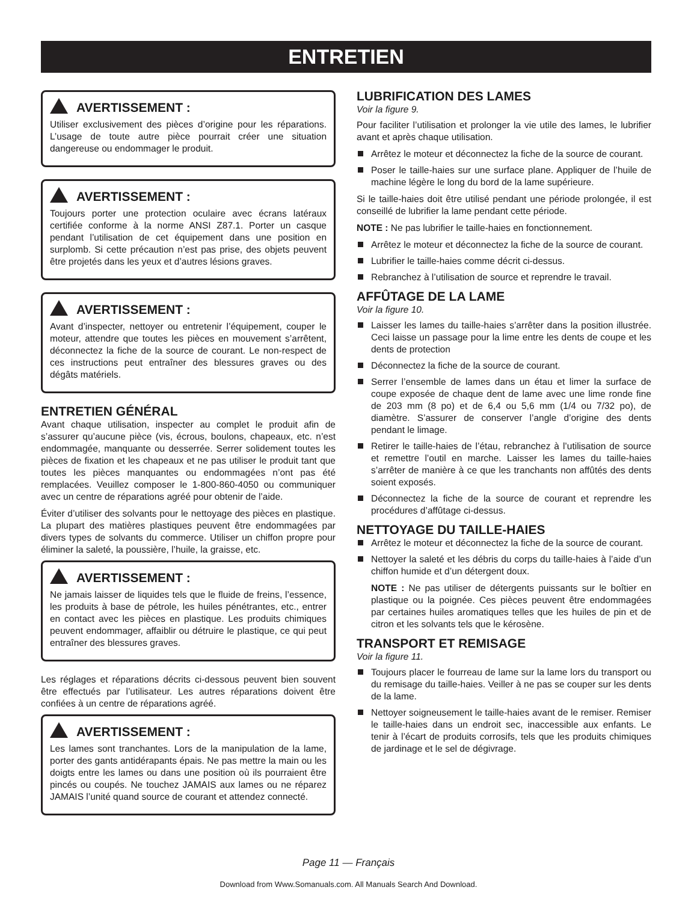ENTRETIEN
AVERTISSEMENT :
Utiliser exclusivement des pièces d’origine pour les réparations. L’usage de toute autre pièce pourrait créer une situation dangereuse ou endommager le produit.
AVERTISSEMENT :
Toujours porter une protection oculaire avec écrans latéraux certifiée conforme à la norme ANSI Z87.1. Porter un casque pendant l’utilisation de cet équipement dans une position en surplomb. Si cette précaution n’est pas prise, des objets peuvent être projetés dans les yeux et d’autres lésions graves.
AVERTISSEMENT :
Avant d’inspecter, nettoyer ou entretenir l’équipement, couper le moteur, attendre que toutes les pièces en mouvement s’arrêtent, déconnectez la fiche de la source de courant. Le non-respect de ces instructions peut entraîner des blessures graves ou des dégâts matériels.
ENTRETIEN GÉNÉRAL
Avant chaque utilisation, inspecter au complet le produit afin de s’assurer qu’aucune pièce (vis, écrous, boulons, chapeaux, etc. n’est endommagée, manquante ou desserrée. Serrer solidement toutes les pièces de fixation et les chapeaux et ne pas utiliser le produit tant que toutes les pièces manquantes ou endommagées n’ont pas été remplacées. Veuillez composer le 1-800-860-4050 ou communiquer avec un centre de réparations agréé pour obtenir de l’aide.
Éviter d’utiliser des solvants pour le nettoyage des pièces en plastique. La plupart des matières plastiques peuvent être endommagées par divers types de solvants du commerce. Utiliser un chiffon propre pour éliminer la saleté, la poussière, l’huile, la graisse, etc.
AVERTISSEMENT :
Ne jamais laisser de liquides tels que le fluide de freins, l’essence, les produits à base de pétrole, les huiles pénétrantes, etc., entrer en contact avec les pièces en plastique. Les produits chimiques peuvent endommager, affaiblir ou détruire le plastique, ce qui peut entraîner des blessures graves.
Les réglages et réparations décrits ci-dessous peuvent bien souvent être effectués par l’utilisateur. Les autres réparations doivent être confiées à un centre de réparations agréé.
AVERTISSEMENT :
Les lames sont tranchantes. Lors de la manipulation de la lame, porter des gants antidérapants épais. Ne pas mettre la main ou les doigts entre les lames ou dans une position où ils pourraient être pincés ou coupés. Ne touchez JAMAIS aux lames ou ne réparez JAMAIS l’unité quand source de courant et attendez connecté.
LUBRIFICATION DES LAMES
Voir la figure 9.
Pour faciliter l’utilisation et prolonger la vie utile des lames, le lubrifier avant et après chaque utilisation.
Arrêtez le moteur et déconnectez la fiche de la source de courant.
Poser le taille-haies sur une surface plane. Appliquer de l’huile de machine légère le long du bord de la lame supérieure.
Si le taille-haies doit être utilisé pendant une période prolongée, il est conseillé de lubrifier la lame pendant cette période.
NOTE : Ne pas lubrifier le taille-haies en fonctionnement.
Arrêtez le moteur et déconnectez la fiche de la source de courant.
Lubrifier le taille-haies comme décrit ci-dessus.
Rebranchez à l’utilisation de source et reprendre le travail.
AFFÛTAGE DE LA LAME
Voir la figure 10.
Laisser les lames du taille-haies s’arrêter dans la position illustrée. Ceci laisse un passage pour la lime entre les dents de coupe et les dents de protection
Déconnectez la fiche de la source de courant.
Serrer l’ensemble de lames dans un étau et limer la surface de coupe exposée de chaque dent de lame avec une lime ronde fine de 203 mm (8 po) et de 6,4 ou 5,6 mm (1/4 ou 7/32 po), de diamètre. S’assurer de conserver l’angle d’origine des dents pendant le limage.
Retirer le taille-haies de l’étau, rebranchez à l’utilisation de source et remettre l’outil en marche. Laisser les lames du taille-haies s’arrêter de manière à ce que les tranchants non affûtés des dents soient exposés.
Déconnectez la fiche de la source de courant et reprendre les procédures d’affûtage ci-dessus.
NETTOYAGE DU TAILLE-HAIES
Arrêtez le moteur et déconnectez la fiche de la source de courant.
Nettoyer la saleté et les débris du corps du taille-haies à l’aide d’un chiffon humide et d’un détergent doux.
NOTE : Ne pas utiliser de détergents puissants sur le boîtier en plastique ou la poignée. Ces pièces peuvent être endommagées par certaines huiles aromatiques telles que les huiles de pin et de citron et les solvants tels que le kérosène.
TRANSPORT ET REMISAGE
Voir la figure 11.
Toujours placer le fourreau de lame sur la lame lors du transport ou du remisage du taille-haies. Veiller à ne pas se couper sur les dents de la lame.
Nettoyer soigneusement le taille-haies avant de le remiser. Remiser le taille-haies dans un endroit sec, inaccessible aux enfants. Le tenir à l’écart de produits corrosifs, tels que les produits chimiques de jardinage et le sel de dégivrage.
Page 11 — Français
Download from Www.Somanuals.com. All Manuals Search And Download.